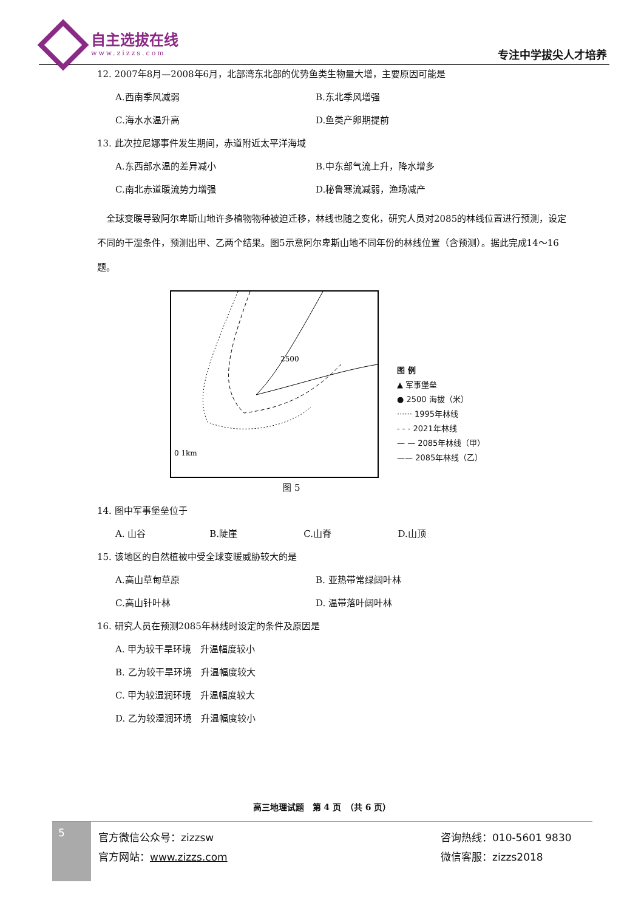自主选拔在线
www.zizzs.com
专注中学拔尖人才培养
12. 2007年8月—2008年6月，北部湾东北部的优势鱼类生物量大增，主要原因可能是
A.西南季风减弱 B.东北季风增强
C.海水水温升高 D.鱼类产卵期提前
13. 此次拉尼娜事件发生期间，赤道附近太平洋海域
A.东西部水温的差异减小 B.中东部气流上升，降水增多
C.南北赤道暖流势力增强 D.秘鲁寒流减弱，渔场减产
　全球变暖导致阿尔卑斯山地许多植物物种被迫迁移，林线也随之变化，研究人员对2085的林线位置进行预测，设定不同的干湿条件，预测出甲、乙两个结果。图5示意阿尔卑斯山地不同年份的林线位置（含预测）。据此完成14～16题。
2500
0 1km
图 例
▲ 军事堡垒
● 2500 海拔（米）
······ 1995年林线
- - - 2021年林线
— — 2085年林线（甲）
—— 2085年林线（乙）
图 5
14. 图中军事堡垒位于
A. 山谷 B.陡崖 C.山脊 D.山顶
15. 该地区的自然植被中受全球变暖威胁较大的是
A.高山草甸草原 B. 亚热带常绿阔叶林
C.高山针叶林 D. 温带落叶阔叶林
16. 研究人员在预测2085年林线时设定的条件及原因是
A. 甲为较干旱环境　升温幅度较小
B. 乙为较干旱环境　升温幅度较大
C. 甲为较湿润环境　升温幅度较大
D. 乙为较湿润环境　升温幅度较小
高三地理试题　第 4 页　（共 6 页）
5
官方微信公众号：zizzsw
官方网站：www.zizzs.com
咨询热线：010-5601 9830
微信客服：zizzs2018